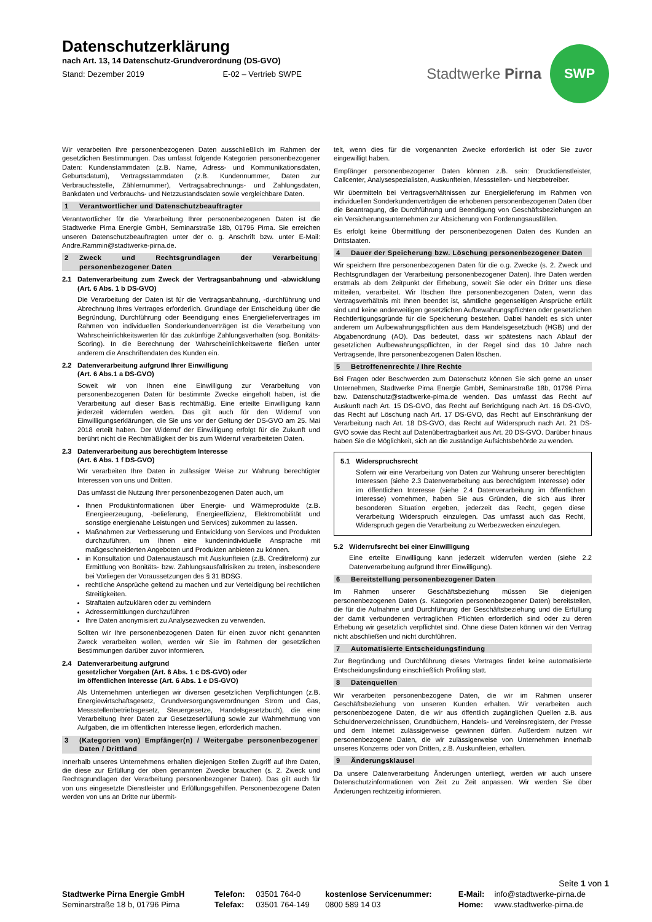Datenschutzerklärung
nach Art. 13, 14 Datenschutz-Grundverordnung (DS-GVO)
Stand: Dezember 2019 E-02 – Vertrieb SWPE
Stadtwerke Pirna
SWP
Wir verarbeiten Ihre personenbezogenen Daten ausschließlich im Rahmen der gesetzlichen Bestimmungen. Das umfasst folgende Kategorien personenbezogener Daten: Kundenstammdaten (z.B. Name, Adress- und Kommunikationsdaten, Geburtsdatum), Vertragsstammdaten (z.B. Kundennummer, Daten zur Verbrauchsstelle, Zählernummer), Vertragsabrechnungs- und Zahlungsdaten, Bankdaten und Verbrauchs- und Netzzustandsdaten sowie vergleichbare Daten.
1 Verantwortlicher und Datenschutzbeauftragter
Verantwortlicher für die Verarbeitung Ihrer personenbezogenen Daten ist die Stadtwerke Pirna Energie GmbH, Seminarstraße 18b, 01796 Pirna. Sie erreichen unseren Datenschutzbeauftragten unter der o. g. Anschrift bzw. unter E-Mail: Andre.Rammin@stadtwerke-pirna.de.
2 Zweck und Rechtsgrundlagen der Verarbeitung personenbezogener Daten
2.1 Datenverarbeitung zum Zweck der Vertragsanbahnung und -abwicklung (Art. 6 Abs. 1 b DS-GVO)
Die Verarbeitung der Daten ist für die Vertragsanbahnung, -durchführung und Abrechnung Ihres Vertrages erforderlich. Grundlage der Entscheidung über die Begründung, Durchführung oder Beendigung eines Energieliefervertrages im Rahmen von individuellen Sonderkundenverträgen ist die Verarbeitung von Wahrscheinlichkeitswerten für das zukünftige Zahlungsverhalten (sog. Bonitäts-Scoring). In die Berechnung der Wahrscheinlichkeitswerte fließen unter anderem die Anschriftendaten des Kunden ein.
2.2 Datenverarbeitung aufgrund Ihrer Einwilligung
(Art. 6 Abs.1 a DS-GVO)
Soweit wir von Ihnen eine Einwilligung zur Verarbeitung von personenbezogenen Daten für bestimmte Zwecke eingeholt haben, ist die Verarbeitung auf dieser Basis rechtmäßig. Eine erteilte Einwilligung kann jederzeit widerrufen werden. Das gilt auch für den Widerruf von Einwilligungserklärungen, die Sie uns vor der Geltung der DS-GVO am 25. Mai 2018 erteilt haben. Der Widerruf der Einwilligung erfolgt für die Zukunft und berührt nicht die Rechtmäßigkeit der bis zum Widerruf verarbeiteten Daten.
2.3 Datenverarbeitung aus berechtigtem Interesse
(Art. 6 Abs. 1 f DS-GVO)
Wir verarbeiten Ihre Daten in zulässiger Weise zur Wahrung berechtigter Interessen von uns und Dritten.
Das umfasst die Nutzung Ihrer personenbezogenen Daten auch, um
Ihnen Produktinformationen über Energie- und Wärmeprodukte (z.B. Energieerzeugung, -belieferung, Energieeffizienz, Elektromobilität und sonstige energienahe Leistungen und Services) zukommen zu lassen.
Maßnahmen zur Verbesserung und Entwicklung von Services und Produkten durchzuführen, um Ihnen eine kundenindividuelle Ansprache mit maßgeschneiderten Angeboten und Produkten anbieten zu können.
in Konsultation und Datenaustausch mit Auskunfteien (z.B. Creditreform) zur Ermittlung von Bonitäts- bzw. Zahlungsausfallrisiken zu treten, insbesondere bei Vorliegen der Voraussetzungen des § 31 BDSG.
rechtliche Ansprüche geltend zu machen und zur Verteidigung bei rechtlichen Streitigkeiten.
Straftaten aufzuklären oder zu verhindern
Adressermittlungen durchzuführen
Ihre Daten anonymisiert zu Analysezwecken zu verwenden.
Sollten wir Ihre personenbezogenen Daten für einen zuvor nicht genannten Zweck verarbeiten wollen, werden wir Sie im Rahmen der gesetzlichen Bestimmungen darüber zuvor informieren.
2.4 Datenverarbeitung aufgrund
gesetzlicher Vorgaben (Art. 6 Abs. 1 c DS-GVO) oder
im öffentlichen Interesse (Art. 6 Abs. 1 e DS-GVO)
Als Unternehmen unterliegen wir diversen gesetzlichen Verpflichtungen (z.B. Energiewirtschaftsgesetz, Grundversorgungsverordnungen Strom und Gas, Messstellenbetriebsgesetz, Steuergesetze, Handelsgesetzbuch), die eine Verarbeitung Ihrer Daten zur Gesetzeserfüllung sowie zur Wahrnehmung von Aufgaben, die im öffentlichen Interesse liegen, erforderlich machen.
3 (Kategorien von) Empfänger(n) / Weitergabe personenbezogener Daten / Drittland
Innerhalb unseres Unternehmens erhalten diejenigen Stellen Zugriff auf Ihre Daten, die diese zur Erfüllung der oben genannten Zwecke brauchen (s. 2. Zweck und Rechtsgrundlagen der Verarbeitung personenbezogener Daten). Das gilt auch für von uns eingesetzte Dienstleister und Erfüllungsgehilfen. Personenbezogene Daten werden von uns an Dritte nur übermit-
telt, wenn dies für die vorgenannten Zwecke erforderlich ist oder Sie zuvor eingewilligt haben.
Empfänger personenbezogener Daten können z.B. sein: Druckdienstleister, Callcenter, Analysespezialisten, Auskunfteien, Messstellen- und Netzbetreiber.
Wir übermitteln bei Vertragsverhältnissen zur Energielieferung im Rahmen von individuellen Sonderkundenverträgen die erhobenen personenbezogenen Daten über die Beantragung, die Durchführung und Beendigung von Geschäftsbeziehungen an ein Versicherungsunternehmen zur Absicherung von Forderungsausfällen.
Es erfolgt keine Übermittlung der personenbezogenen Daten des Kunden an Drittstaaten.
4 Dauer der Speicherung bzw. Löschung personenbezogener Daten
Wir speichern Ihre personenbezogenen Daten für die o.g. Zwecke (s. 2. Zweck und Rechtsgrundlagen der Verarbeitung personenbezogener Daten). Ihre Daten werden erstmals ab dem Zeitpunkt der Erhebung, soweit Sie oder ein Dritter uns diese mitteilen, verarbeitet. Wir löschen Ihre personenbezogenen Daten, wenn das Vertragsverhältnis mit Ihnen beendet ist, sämtliche gegenseitigen Ansprüche erfüllt sind und keine anderweitigen gesetzlichen Aufbewahrungspflichten oder gesetzlichen Rechtfertigungsgründe für die Speicherung bestehen. Dabei handelt es sich unter anderem um Aufbewahrungspflichten aus dem Handelsgesetzbuch (HGB) und der Abgabenordnung (AO). Das bedeutet, dass wir spätestens nach Ablauf der gesetzlichen Aufbewahrungspflichten, in der Regel sind das 10 Jahre nach Vertragsende, Ihre personenbezogenen Daten löschen.
5 Betroffenenrechte / Ihre Rechte
Bei Fragen oder Beschwerden zum Datenschutz können Sie sich gerne an unser Unternehmen, Stadtwerke Pirna Energie GmbH, Seminarstraße 18b, 01796 Pirna bzw. Datenschutz@stadtwerke-pirna.de wenden. Das umfasst das Recht auf Auskunft nach Art. 15 DS-GVO, das Recht auf Berichtigung nach Art. 16 DS-GVO, das Recht auf Löschung nach Art. 17 DS-GVO, das Recht auf Einschränkung der Verarbeitung nach Art. 18 DS-GVO, das Recht auf Widerspruch nach Art. 21 DS-GVO sowie das Recht auf Datenübertragbarkeit aus Art. 20 DS-GVO. Darüber hinaus haben Sie die Möglichkeit, sich an die zuständige Aufsichtsbehörde zu wenden.
5.1 Widerspruchsrecht
Sofern wir eine Verarbeitung von Daten zur Wahrung unserer berechtigten Interessen (siehe 2.3 Datenverarbeitung aus berechtigtem Interesse) oder im öffentlichen Interesse (siehe 2.4 Datenverarbeitung im öffentlichen Interesse) vornehmen, haben Sie aus Gründen, die sich aus Ihrer besonderen Situation ergeben, jederzeit das Recht, gegen diese Verarbeitung Widerspruch einzulegen. Das umfasst auch das Recht, Widerspruch gegen die Verarbeitung zu Werbezwecken einzulegen.
5.2 Widerrufsrecht bei einer Einwilligung
Eine erteilte Einwilligung kann jederzeit widerrufen werden (siehe 2.2 Datenverarbeitung aufgrund Ihrer Einwilligung).
6 Bereitstellung personenbezogener Daten
Im Rahmen unserer Geschäftsbeziehung müssen Sie diejenigen personenbezogenen Daten (s. Kategorien personenbezogener Daten) bereitstellen, die für die Aufnahme und Durchführung der Geschäftsbeziehung und die Erfüllung der damit verbundenen vertraglichen Pflichten erforderlich sind oder zu deren Erhebung wir gesetzlich verpflichtet sind. Ohne diese Daten können wir den Vertrag nicht abschließen und nicht durchführen.
7 Automatisierte Entscheidungsfindung
Zur Begründung und Durchführung dieses Vertrages findet keine automatisierte Entscheidungsfindung einschließlich Profiling statt.
8 Datenquellen
Wir verarbeiten personenbezogene Daten, die wir im Rahmen unserer Geschäftsbeziehung von unseren Kunden erhalten. Wir verarbeiten auch personenbezogene Daten, die wir aus öffentlich zugänglichen Quellen z.B. aus Schuldnerverzeichnissen, Grundbüchern, Handels- und Vereinsregistern, der Presse und dem Internet zulässigerweise gewinnen dürfen. Außerdem nutzen wir personenbezogene Daten, die wir zulässigerweise von Unternehmen innerhalb unseres Konzerns oder von Dritten, z.B. Auskunfteien, erhalten.
9 Änderungsklausel
Da unsere Datenverarbeitung Änderungen unterliegt, werden wir auch unsere Datenschutzinformationen von Zeit zu Zeit anpassen. Wir werden Sie über Änderungen rechtzeitig informieren.
Seite 1 von 1
| Stadtwerke Pirna Energie GmbH | Telefon: | 03501 764-0 | kostenlose Servicenummer: | E-Mail: | info@stadtwerke-pirna.de |
| Seminarstraße 18 b, 01796 Pirna | Telefax: | 03501 764-149 | 0800 589 14 03 | Home: | www.stadtwerke-pirna.de |